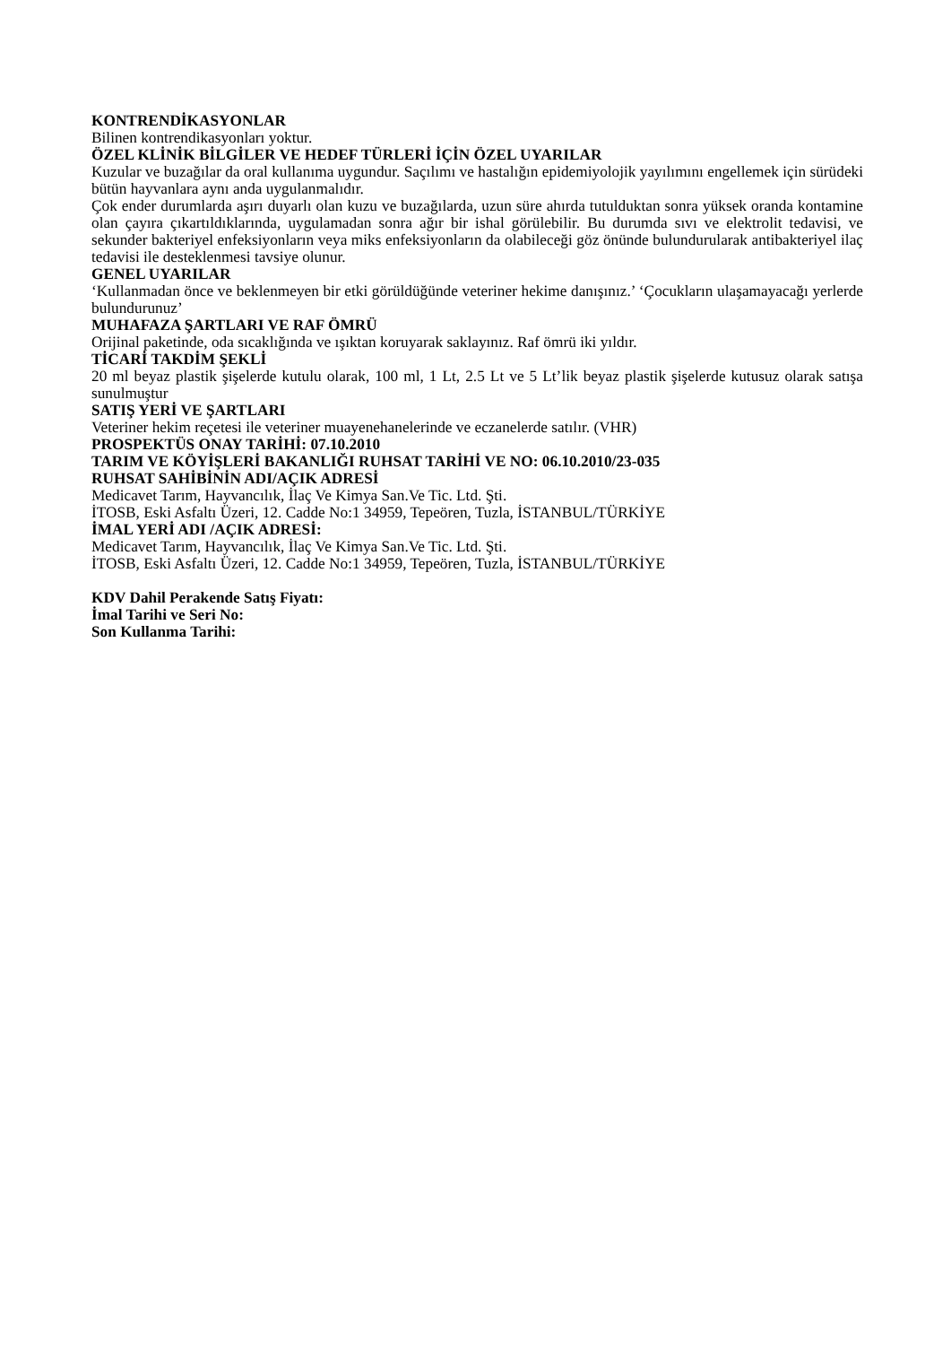KONTRENDİKASYONLAR
Bilinen kontrendikasyonları yoktur.
ÖZEL KLİNİK BİLGİLER VE HEDEF TÜRLERİ İÇİN ÖZEL UYARILAR
Kuzular ve buzağılar da oral kullanıma uygundur. Saçılımı ve hastalığın epidemiyolojik yayılımını engellemek için sürüdeki bütün hayvanlara aynı anda uygulanmalıdır.
Çok ender durumlarda aşırı duyarlı olan kuzu ve buzağılarda, uzun süre ahırda tutulduktan sonra yüksek oranda kontamine olan çayıra çıkartıldıklarında, uygulamadan sonra ağır bir ishal görülebilir. Bu durumda sıvı ve elektrolit tedavisi, ve sekunder bakteriyel enfeksiyonların veya miks enfeksiyonların da olabileceği göz önünde bulundurularak antibakteriyel ilaç tedavisi ile desteklenmesi tavsiye olunur.
GENEL UYARILAR
‘Kullanmadan önce ve beklenmeyen bir etki görüldüğünde veteriner hekime danışınız.’ ‘Çocukların ulaşamayacağı yerlerde bulundurunuz’
MUHAFAZA ŞARTLARI VE RAF ÖMRÜ
Orijinal paketinde, oda sıcaklığında ve ışıktan koruyarak saklayınız. Raf ömrü iki yıldır.
TİCARİ TAKDİM ŞEKLİ
20 ml beyaz plastik şişelerde kutulu olarak, 100 ml, 1 Lt, 2.5 Lt ve 5 Lt’lik beyaz plastik şişelerde kutusuz olarak satışa sunulmuştur
SATIŞ YERİ VE ŞARTLARI
Veteriner hekim reçetesi ile veteriner muayenehanelerinde ve eczanelerde satılır. (VHR)
PROSPEKTÜS ONAY TARİHİ: 07.10.2010
TARIM VE KÖYİŞLERİ BAKANLIĞI RUHSAT TARİHİ VE NO: 06.10.2010/23-035
RUHSAT SAHİBİNİN ADI/AÇIK ADRESİ
Medicavet Tarım, Hayvancılık, İlaç Ve Kimya San.Ve Tic. Ltd. Şti.
İTOSB, Eski Asfaltı Üzeri, 12. Cadde No:1 34959, Tepeören, Tuzla, İSTANBUL/TÜRKİYE
İMAL YERİ ADI /AÇIK ADRESİ:
Medicavet Tarım, Hayvancılık, İlaç Ve Kimya San.Ve Tic. Ltd. Şti.
İTOSB, Eski Asfaltı Üzeri, 12. Cadde No:1 34959, Tepeören, Tuzla, İSTANBUL/TÜRKİYE
KDV Dahil Perakende Satış Fiyatı:
İmal Tarihi ve Seri No:
Son Kullanma Tarihi: